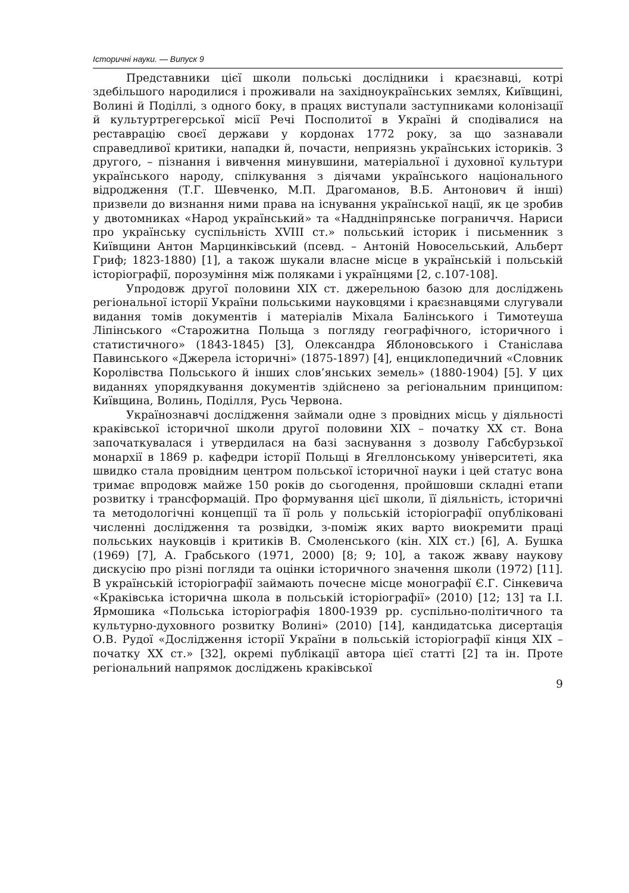Історичні науки. — Випуск 9
Представники цієї школи польські дослідники і краєзнавці, котрі здебільшого народилися і проживали на західноукраїнських землях, Київщині, Волині й Поділлі, з одного боку, в працях виступали заступниками колонізації й культуртрегерської місії Речі Посполитої в Україні й сподівалися на реставрацію своєї держави у кордонах 1772 року, за що зазнавали справедливої критики, нападки й, почасти, неприязнь українських істориків. З другого, – пізнання і вивчення минувшини, матеріальної і духовної культури українського народу, спілкування з діячами українського національного відродження (Т.Г. Шевченко, М.П. Драгоманов, В.Б. Антонович й інші) призвели до визнання ними права на існування української нації, як це зробив у двотомниках «Народ український» та «Наддніпрянське пограниччя. Нариси про українську суспільність XVIII ст.» польський історик і письменник з Київщини Антон Марцинківський (псевд. – Антоній Новосельський, Альберт Гриф; 1823-1880) [1], а також шукали власне місце в українській і польській історіографії, порозуміння між поляками і українцями [2, с.107-108].
Упродовж другої половини XIX ст. джерельною базою для досліджень регіональної історії України польськими науковцями і краєзнавцями слугували видання томів документів і матеріалів Міхала Балінського і Тимотеуша Ліпінського «Старожитна Польща з погляду географічного, історичного і статистичного» (1843-1845) [3], Олександра Яблоновського і Станіслава Павинського «Джерела історичні» (1875-1897) [4], енциклопедичний «Словник Королівства Польського й інших слов’янських земель» (1880-1904) [5]. У цих виданнях упорядкування документів здійснено за регіональним принципом: Київщина, Волинь, Поділля, Русь Червона.
Українознавчі дослідження займали одне з провідних місць у діяльності краківської історичної школи другої половини XIX – початку XX ст. Вона започаткувалася і утвердилася на базі заснування з дозволу Габсбурзької монархії в 1869 р. кафедри історії Польщі в Ягеллонському університеті, яка швидко стала провідним центром польської історичної науки і цей статус вона тримає впродовж майже 150 років до сьогодення, пройшовши складні етапи розвитку і трансформацій. Про формування цієї школи, її діяльність, історичні та методологічні концепції та її роль у польській історіографії опубліковані численні дослідження та розвідки, з-поміж яких варто виокремити праці польських науковців і критиків В. Смоленського (кін. XIX ст.) [6], А. Бушка (1969) [7], А. Грабського (1971, 2000) [8; 9; 10], а також жваву наукову дискусію про різні погляди та оцінки історичного значення школи (1972) [11]. В українській історіографії займають почесне місце монографії Є.Г. Сінкевича «Краківська історична школа в польській історіографії» (2010) [12; 13] та І.І. Ярмошика «Польська історіографія 1800-1939 рр. суспільно-політичного та культурно-духовного розвитку Волині» (2010) [14], кандидатська дисертація О.В. Рудої «Дослідження історії України в польській історіографії кінця XIX – початку XX ст.» [32], окремі публікації автора цієї статті [2] та ін. Проте регіональний напрямок досліджень краківської
9